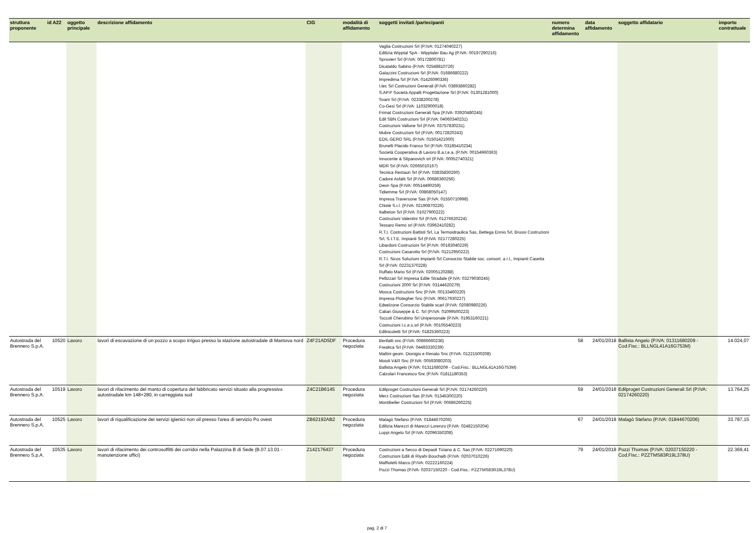| struttura proponente | id A22 | oggetto principale | descrizione affidamento | CIG | modalità di affidamento | soggetti invitati /partecipanti | numero determina affidamento | data affidamento | soggetto affidatario | importo contrattuale |
| --- | --- | --- | --- | --- | --- | --- | --- | --- | --- | --- |
| | | | | | | Vaglia Costruzioni Srl (P.IVA: 01274040227) Edilizia Wipptal SpA - Wipptaler Bau Ag (P.IVA: 00197290216) Sprovieri Srl (P.IVA: 00172800781) Dicataldo Sabino (P.IVA: 02548810726) Galazzini Costruzioni Srl (P.IVA: 01686680222) Impredima Srl (P.IVA: 01426090336) I.tec Srl Costruzioni Generali (P.IVA: 03893860282) S.AP.P Società Appalti Progettazione Srl (P.IVA: 01301281000) Svam Srl (P.IVA: 02338200278) Co-Gesi Srl (P.IVA: 11032900018) Frimat Costruzioni Generali Spa (P.IVA: 03920480245) Edil SBN Costruzioni Srl (P.IVA: 04060340231) Costruzioni Vallone Srl (P.IVA: 03757830231) Mubre Costruzioni Srl (P.IVA: 00172820243) EDIL GERO SRL (P.IVA: 01501421000) Brunelli Placido Franco Srl (P.IVA: 03185410234) Società Cooperativa di Lavoro B.a.t.e.a. (P.IVA: 00154960363) Innocente & Stipanovich srl (P.IVA: 00052740321) MDR Srl (P.IVA: 02665010167) Tecnica Restauri Srl (P.IVA: 03835830260) Cadore Asfalti Srl (P.IVA: 00686360256) Deon Spa (P.IVA: 00514490259) Tidiemme Srl (P.IVA: 00868050147) Impresa Traversone Sas (P.IVA: 01550710998) Chistè S.r.l. (P.IVA: 02190870226) Italbeton Srl (P.IVA: 01027900222) Costruzioni Valentini Srl (P.IVA: 01276620224) Tessaro Remo srl (P.IVA: 03962410282) R.T.I. Costruzioni Battisti Srl, La Termoidraulica Sas, Bettega Ennio Srl, Brussi Costruzioni Srl, S.I.T.E. Impianti Srl (P.IVA: 02177280225) Libardoni Costruzioni Srl (P.IVA: 00183040229) Costruzioni Casarotto Srl (P.IVA: 01212950222) R.T.I. Sicos Soluzioni Impianti Srl Consorzio Stabile soc. consort. a r.l., Impianti Casetta Srl (P.IVA: 02231370228) Ruffato Mario Srl (P.IVA: 02005120288) Pellizzari Srl Impresa Edile Stradale (P.IVA: 03279030245) Costruzioni 2000 Srl (P.IVA: 03144620279) Mosca Costruzioni Snc (P.IVA: 00133460220) Impresa Plotegher Snc (P.IVA: 00617930227) Edeelzone Consorzio Stabile scarl (P.IVA: 02080980226) Caliari Giuseppe & C. Srl (P.IVA: 01099500223) Toccoli Cherubino Srl Unipersonale (P.IVA: 01953160221) Costruzioni I.c.e.s.srl (P.IVA: 00105540223) Edilnicoletti Srl (P.IVA: 01825360223) | | | | |
| Autostrada del Brennero S.p.A. | 10520 | Lavoro | lavori di escavazione di un pozzo a scopo irriguo presso la stazione autostradale di Mantova nord | Z4F21AD5DF | Procedura negoziata | Benfatti snc (P.IVA: 00866660236) Freatica Srl (P.IVA: 04493330239) Maltini geom. Dionigio e Renato Snc (P.IVA: 01221500208) Moioli V&R Snc (P.IVA: 00593080203) Ballista Angelo (P.IVA: 01311680209 - Cod.Fisc.: BLLNGL41A16G753M) Calzolari Francesco Snc (P.IVA: 01811180353) | 58 | 24/01/2018 | Ballista Angelo (P.IVA: 01311680209 - Cod.Fisc.: BLLNGL41A16G753M) | 14.024,07 |
| Autostrada del Brennero S.p.A. | 10519 | Lavoro | lavori di rifacimento del manto di copertura del fabbricato servizi situato alla progressiva autostradale km 148+280, in carreggiata sud | Z4C21B6145 | Procedura negoziata | Edilproget Costruzioni Generali Srl (P.IVA: 02174260220) Merz Costruzioni Sas (P.IVA: 01345300220) Montibeller Costruzioni Srl (P.IVA: 00686260225) | 59 | 24/01/2018 | Edilproget Costruzioni Generali Srl (P.IVA: 02174260220) | 13.764,25 |
| Autostrada del Brennero S.p.A. | 10525 | Lavoro | lavori di riqualificazione dei servizi igienici non oil presso l'area di servizio Po ovest | ZB62192AB2 | Procedura negoziata | Malagò Stefano (P.IVA: 01844670206) Edilizia Marezzi di Marezzi Lorenzo (P.IVA: 02482150204) Luppi Angelo Srl (P.IVA: 02096350208) | 67 | 24/01/2018 | Malagò Stefano (P.IVA: 01844670206) | 33.787,15 |
| Autostrada del Brennero S.p.A. | 10535 | Lavoro | lavori di rifacimento dei controsoffitti dei corridoi nella Palazzina B di Sede (B.07.13.01 - manutenzione uffici) | Z142176437 | Procedura negoziata | Costruzioni a Secco di Depaoli Tiziano & C. Sas (P.IVA: 02271690220) Costruzioni Edili di Riyahi Bouchaib (P.IVA: 02037010226) Maffioletti Marco (P.IVA: 02222160224) Pozzi Thomas (P.IVA: 02037150220 - Cod.Fisc.: PZZTMS83R19L378U) | 79 | 24/01/2018 | Pozzi Thomas (P.IVA: 02037150220 - Cod.Fisc.: PZZTMS83R19L378U) | 22.369,41 |
pag. 2 di 7